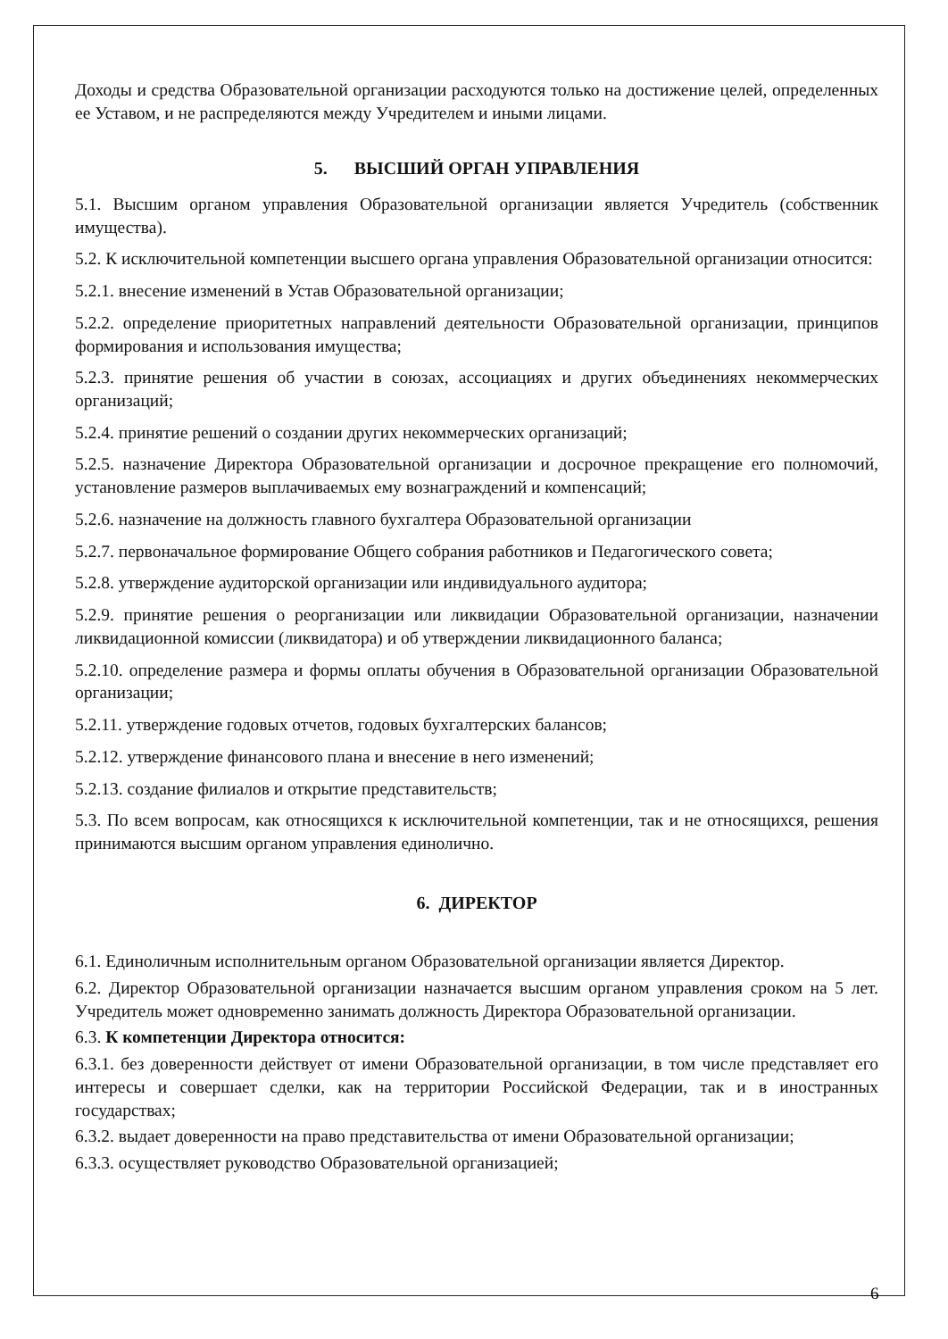Доходы и средства Образовательной организации расходуются только на достижение целей, определенных ее Уставом, и не распределяются между Учредителем и иными лицами.
5. ВЫСШИЙ ОРГАН УПРАВЛЕНИЯ
5.1. Высшим органом управления Образовательной организации является Учредитель (собственник имущества).
5.2. К исключительной компетенции высшего органа управления Образовательной организации относится:
5.2.1. внесение изменений в Устав Образовательной организации;
5.2.2. определение приоритетных направлений деятельности Образовательной организации, принципов формирования и использования имущества;
5.2.3. принятие решения об участии в союзах, ассоциациях и других объединениях некоммерческих организаций;
5.2.4. принятие решений о создании других некоммерческих организаций;
5.2.5. назначение Директора Образовательной организации и досрочное прекращение его полномочий, установление размеров выплачиваемых ему вознаграждений и компенсаций;
5.2.6. назначение на должность главного бухгалтера Образовательной организации
5.2.7. первоначальное формирование Общего собрания работников и Педагогического совета;
5.2.8. утверждение аудиторской организации или индивидуального аудитора;
5.2.9. принятие решения о реорганизации или ликвидации Образовательной организации, назначении ликвидационной комиссии (ликвидатора) и об утверждении ликвидационного баланса;
5.2.10. определение размера и формы оплаты обучения в Образовательной организации Образовательной организации;
5.2.11. утверждение годовых отчетов, годовых бухгалтерских балансов;
5.2.12. утверждение финансового плана и внесение в него изменений;
5.2.13. создание филиалов и открытие представительств;
5.3. По всем вопросам, как относящихся к исключительной компетенции, так и не относящихся, решения принимаются высшим органом управления единолично.
6. ДИРЕКТОР
6.1. Единоличным исполнительным органом Образовательной организации является Директор.
6.2. Директор Образовательной организации назначается высшим органом управления сроком на 5 лет. Учредитель может одновременно занимать должность Директора Образовательной организации.
6.3. К компетенции Директора относится:
6.3.1. без доверенности действует от имени Образовательной организации, в том числе представляет его интересы и совершает сделки, как на территории Российской Федерации, так и в иностранных государствах;
6.3.2. выдает доверенности на право представительства от имени Образовательной организации;
6.3.3. осуществляет руководство Образовательной организацией;
6